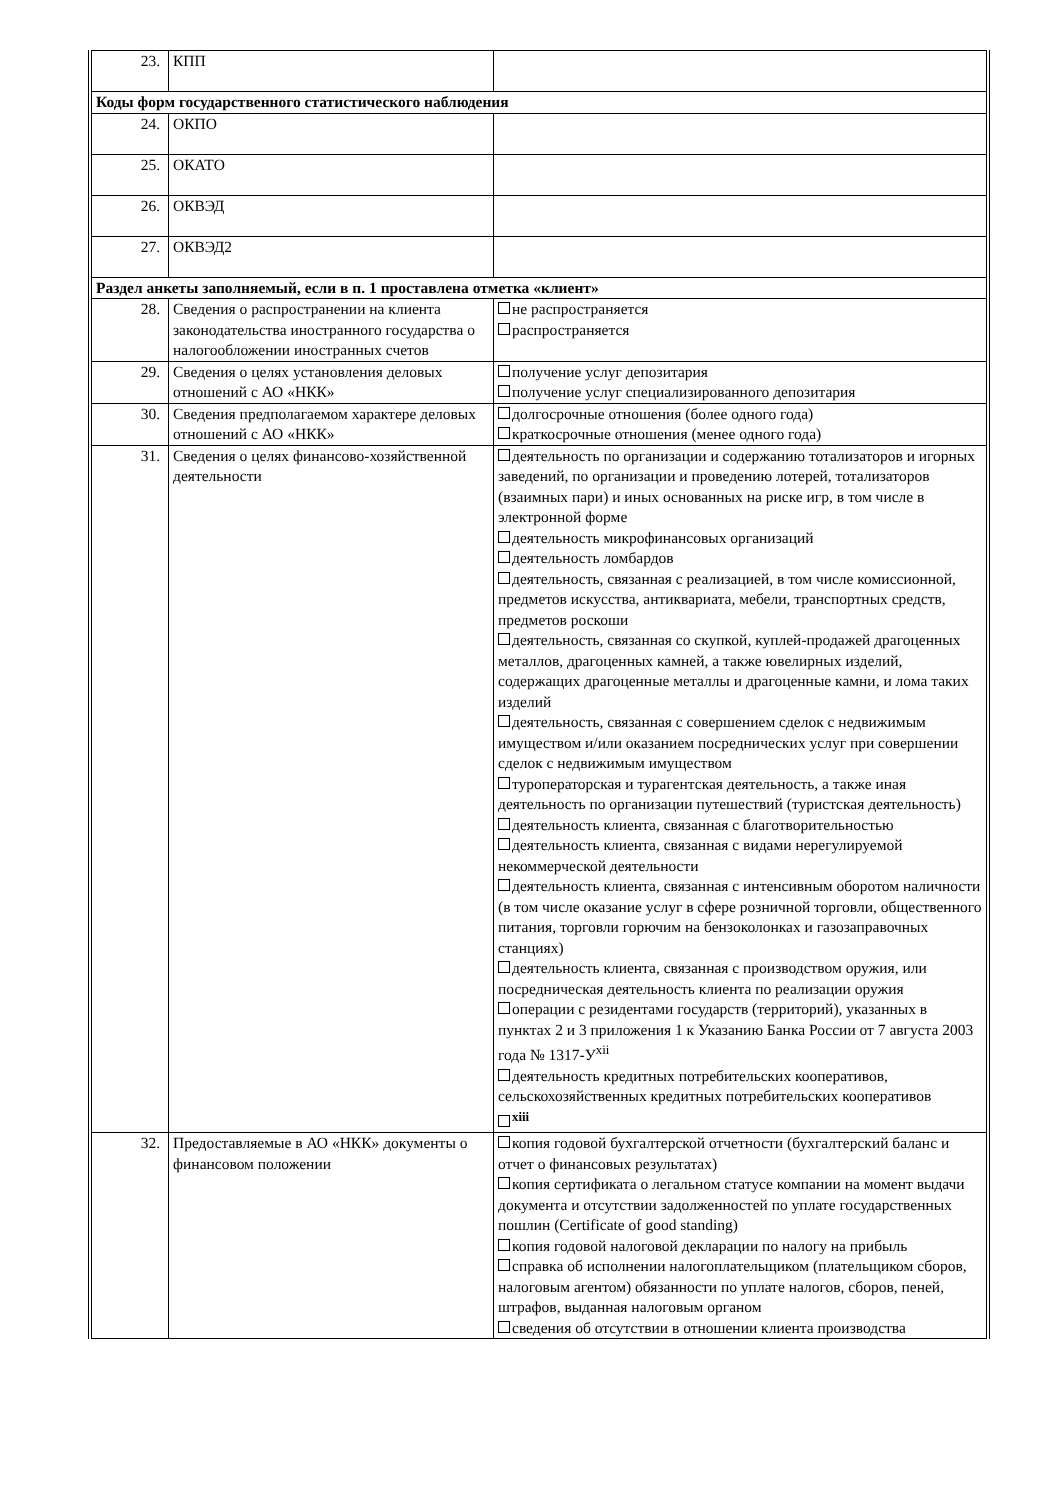| 23. | КПП | |
| Коды форм государственного статистического наблюдения | | |
| 24. | ОКПО | |
| 25. | ОКАТО | |
| 26. | ОКВЭД | |
| 27. | ОКВЭД2 | |
| Раздел анкеты заполняемый, если в п. 1 проставлена отметка «клиент» | | |
| 28. | Сведения о распространении на клиента законодательства иностранного государства о налогообложении иностранных счетов | не распространяется распространяется |
| 29. | Сведения о целях установления деловых отношений с АО «НКК» | получение услуг депозитария получение услуг специализированного депозитария |
| 30. | Сведения предполагаемом характере деловых отношений с АО «НКК» | долгосрочные отношения (более одного года) краткосрочные отношения (менее одного года) |
| 31. | Сведения о целях финансово-хозяйственной деятельности | деятельность по организации и содержанию тотализаторов и игорных заведений, по организации и проведению лотерей, тотализаторов (взаимных пари) и иных основанных на риске игр, в том числе в электронной форме деятельность микрофинансовых организаций деятельность ломбардов деятельность, связанная с реализацией, в том числе комиссионной, предметов искусства, антиквариата, мебели, транспортных средств, предметов роскоши деятельность, связанная со скупкой, куплей-продажей драгоценных металлов, драгоценных камней, а также ювелирных изделий, содержащих драгоценные металлы и драгоценные камни, и лома таких изделий деятельность, связанная с совершением сделок с недвижимым имуществом и/или оказанием посреднических услуг при совершении сделок с недвижимым имуществом туроператорская и турагентская деятельность, а также иная деятельность по организации путешествий (туристская деятельность) деятельность клиента, связанная с благотворительностью деятельность клиента, связанная с видами нерегулируемой некоммерческой деятельности деятельность клиента, связанная с интенсивным оборотом наличности (в том числе оказание услуг в сфере розничной торговли, общественного питания, торговли горючим на бензоколонках и газозаправочных станциях) деятельность клиента, связанная с производством оружия, или посредническая деятельность клиента по реализации оружия операции с резидентами государств (территорий), указанных в пунктах 2 и 3 приложения 1 к Указанию Банка России от 7 августа 2003 года № 1317-У<sup>xii</sup> деятельность кредитных потребительских кооперативов, сельскохозяйственных кредитных потребительских кооперативов <sup>xiii</sup> |
| 32. | Предоставляемые в АО «НКК» документы о финансовом положении | копия годовой бухгалтерской отчетности (бухгалтерский баланс и отчет о финансовых результатах) копия сертификата о легальном статусе компании на момент выдачи документа и отсутствии задолженностей по уплате государственных пошлин (Certificate of good standing) копия годовой налоговой декларации по налогу на прибыль справка об исполнении налогоплательщиком (плательщиком сборов, налоговым агентом) обязанности по уплате налогов, сборов, пеней, штрафов, выданная налоговым органом сведения об отсутствии в отношении клиента производства |